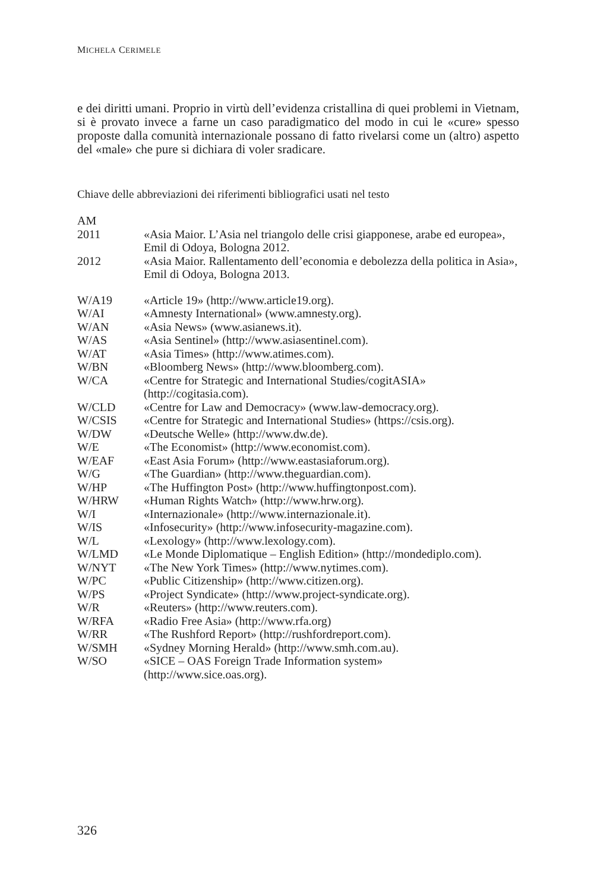MICHELA CERIMELE
e dei diritti umani. Proprio in virtù dell’evidenza cristallina di quei problemi in Vietnam, si è provato invece a farne un caso paradigmatico del modo in cui le «cure» spesso proposte dalla comunità internazionale possano di fatto rivelarsi come un (altro) aspetto del «male» che pure si dichiara di voler sradicare.
Chiave delle abbreviazioni dei riferimenti bibliografici usati nel testo
| AM | |
| 2011 | «Asia Maior. L’Asia nel triangolo delle crisi giapponese, arabe ed europea», Emil di Odoya, Bologna 2012. |
| 2012 | «Asia Maior. Rallentamento dell’economia e debolezza della politica in Asia», Emil di Odoya, Bologna 2013. |
| W/A19 | «Article 19» (http://www.article19.org). |
| W/AI | «Amnesty International» (www.amnesty.org). |
| W/AN | «Asia News» (www.asianews.it). |
| W/AS | «Asia Sentinel» (http://www.asiasentinel.com). |
| W/AT | «Asia Times» (http://www.atimes.com). |
| W/BN | «Bloomberg News» (http://www.bloomberg.com). |
| W/CA | «Centre for Strategic and International Studies/cogitASIA» (http://cogitasia.com). |
| W/CLD | «Centre for Law and Democracy» (www.law-democracy.org). |
| W/CSIS | «Centre for Strategic and International Studies» (https://csis.org). |
| W/DW | «Deutsche Welle» (http://www.dw.de). |
| W/E | «The Economist» (http://www.economist.com). |
| W/EAF | «East Asia Forum» (http://www.eastasiaforum.org). |
| W/G | «The Guardian» (http://www.theguardian.com). |
| W/HP | «The Huffington Post» (http://www.huffingtonpost.com). |
| W/HRW | «Human Rights Watch» (http://www.hrw.org). |
| W/I | «Internazionale» (http://www.internazionale.it). |
| W/IS | «Infosecurity» (http://www.infosecurity-magazine.com). |
| W/L | «Lexology» (http://www.lexology.com). |
| W/LMD | «Le Monde Diplomatique – English Edition» (http://mondediplo.com). |
| W/NYT | «The New York Times» (http://www.nytimes.com). |
| W/PC | «Public Citizenship» (http://www.citizen.org). |
| W/PS | «Project Syndicate» (http://www.project-syndicate.org). |
| W/R | «Reuters» (http://www.reuters.com). |
| W/RFA | «Radio Free Asia» (http://www.rfa.org) |
| W/RR | «The Rushford Report» (http://rushfordreport.com). |
| W/SMH | «Sydney Morning Herald» (http://www.smh.com.au). |
| W/SO | «SICE – OAS Foreign Trade Information system» (http://www.sice.oas.org). |
326